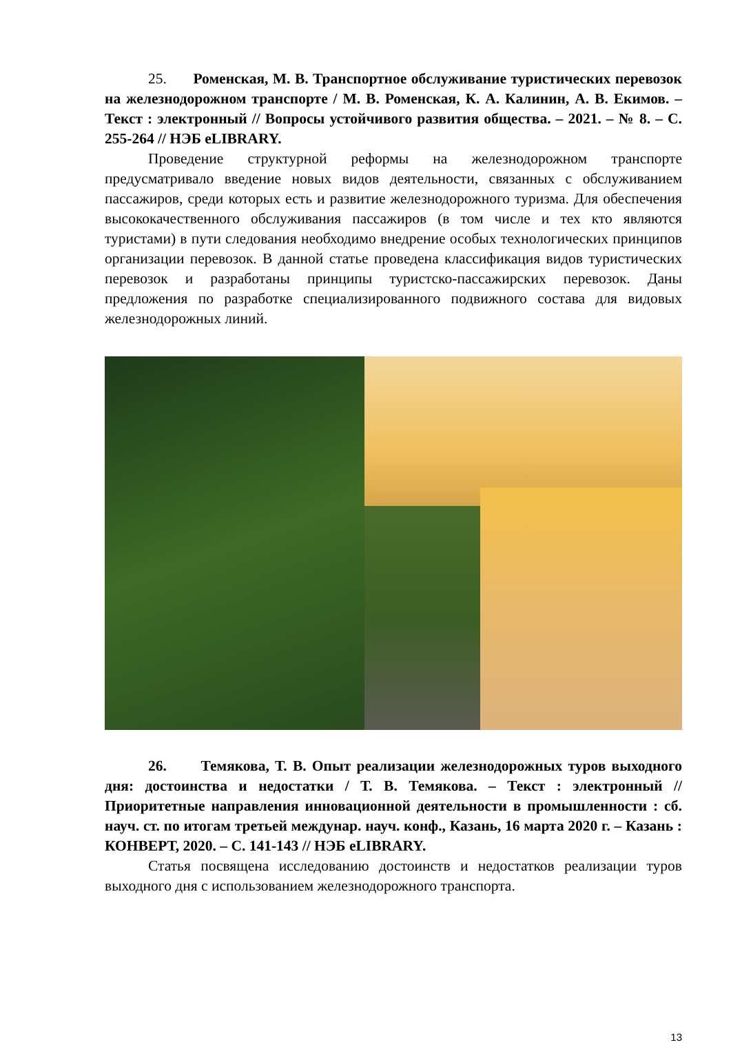25. Роменская, М. В. Транспортное обслуживание туристических перевозок на железнодорожном транспорте / М. В. Роменская, К. А. Калинин, А. В. Екимов. – Текст : электронный // Вопросы устойчивого развития общества. – 2021. – № 8. – С. 255-264 // НЭБ eLIBRARY.
Проведение структурной реформы на железнодорожном транспорте предусматривало введение новых видов деятельности, связанных с обслуживанием пассажиров, среди которых есть и развитие железнодорожного туризма. Для обеспечения высококачественного обслуживания пассажиров (в том числе и тех кто являются туристами) в пути следования необходимо внедрение особых технологических принципов организации перевозок. В данной статье проведена классификация видов туристических перевозок и разработаны принципы туристско-пассажирских перевозок. Даны предложения по разработке специализированного подвижного состава для видовых железнодорожных линий.
26. Темякова, Т. В. Опыт реализации железнодорожных туров выходного дня: достоинства и недостатки / Т. В. Темякова. – Текст : электронный // Приоритетные направления инновационной деятельности в промышленности : сб. науч. ст. по итогам третьей междунар. науч. конф., Казань, 16 марта 2020 г. – Казань : КОНВЕРТ, 2020. – С. 141-143 // НЭБ eLIBRARY.
Статья посвящена исследованию достоинств и недостатков реализации туров выходного дня с использованием железнодорожного транспорта.
13